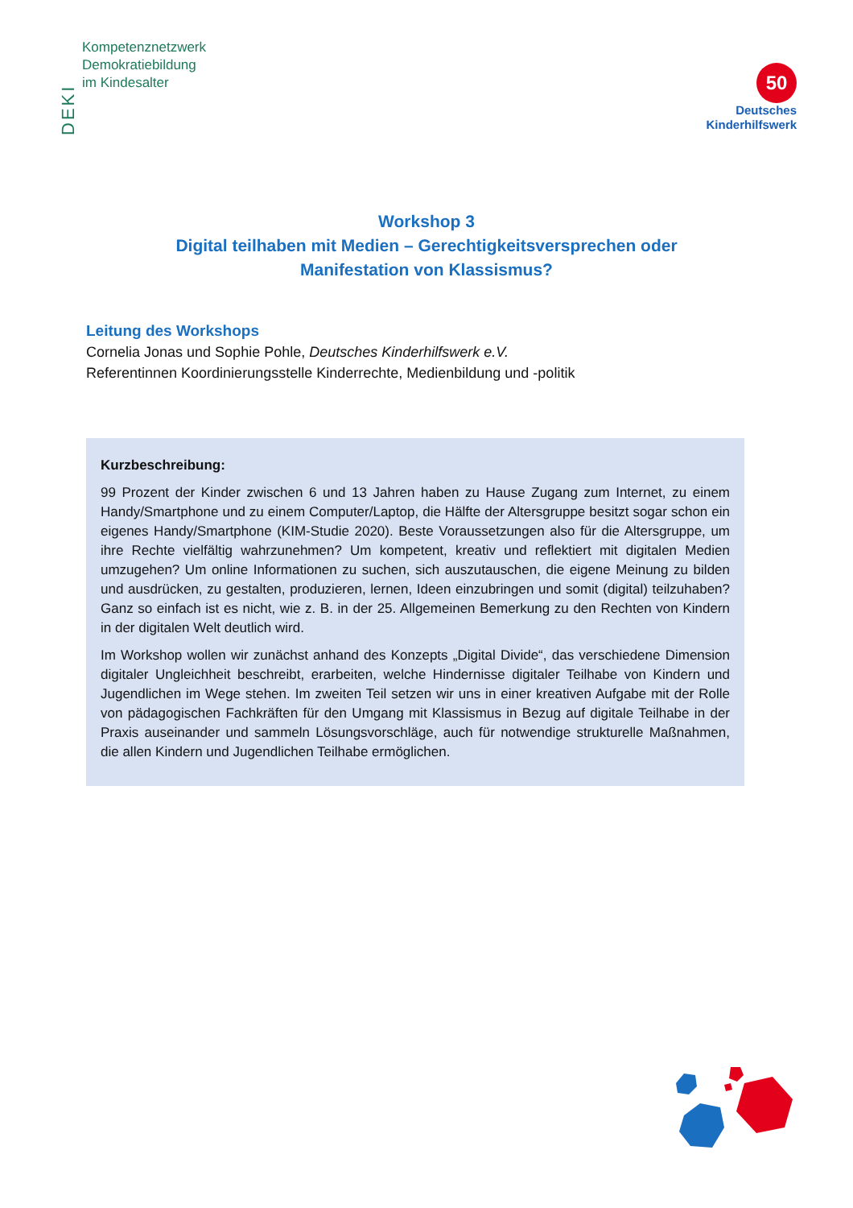DEKI
Kompetenznetzwerk
Demokratiebildung
im Kindesalter
50
Deutsches
Kinderhilfswerk
Workshop 3
Digital teilhaben mit Medien – Gerechtigkeitsversprechen oder
Manifestation von Klassismus?
Leitung des Workshops
Cornelia Jonas und Sophie Pohle, Deutsches Kinderhilfswerk e.V.
Referentinnen Koordinierungsstelle Kinderrechte, Medienbildung und -politik
Kurzbeschreibung:
99 Prozent der Kinder zwischen 6 und 13 Jahren haben zu Hause Zugang zum Internet, zu einem Handy/Smartphone und zu einem Computer/Laptop, die Hälfte der Altersgruppe besitzt sogar schon ein eigenes Handy/Smartphone (KIM-Studie 2020). Beste Voraussetzungen also für die Altersgruppe, um ihre Rechte vielfältig wahrzunehmen? Um kompetent, kreativ und reflektiert mit digitalen Medien umzugehen? Um online Informationen zu suchen, sich auszutauschen, die eigene Meinung zu bilden und ausdrücken, zu gestalten, produzieren, lernen, Ideen einzubringen und somit (digital) teilzuhaben? Ganz so einfach ist es nicht, wie z. B. in der 25. Allgemeinen Bemerkung zu den Rechten von Kindern in der digitalen Welt deutlich wird.
Im Workshop wollen wir zunächst anhand des Konzepts „Digital Divide“, das verschiedene Dimension digitaler Ungleichheit beschreibt, erarbeiten, welche Hindernisse digitaler Teilhabe von Kindern und Jugendlichen im Wege stehen. Im zweiten Teil setzen wir uns in einer kreativen Aufgabe mit der Rolle von pädagogischen Fachkräften für den Umgang mit Klassismus in Bezug auf digitale Teilhabe in der Praxis auseinander und sammeln Lösungsvorschläge, auch für notwendige strukturelle Maßnahmen, die allen Kindern und Jugendlichen Teilhabe ermöglichen.